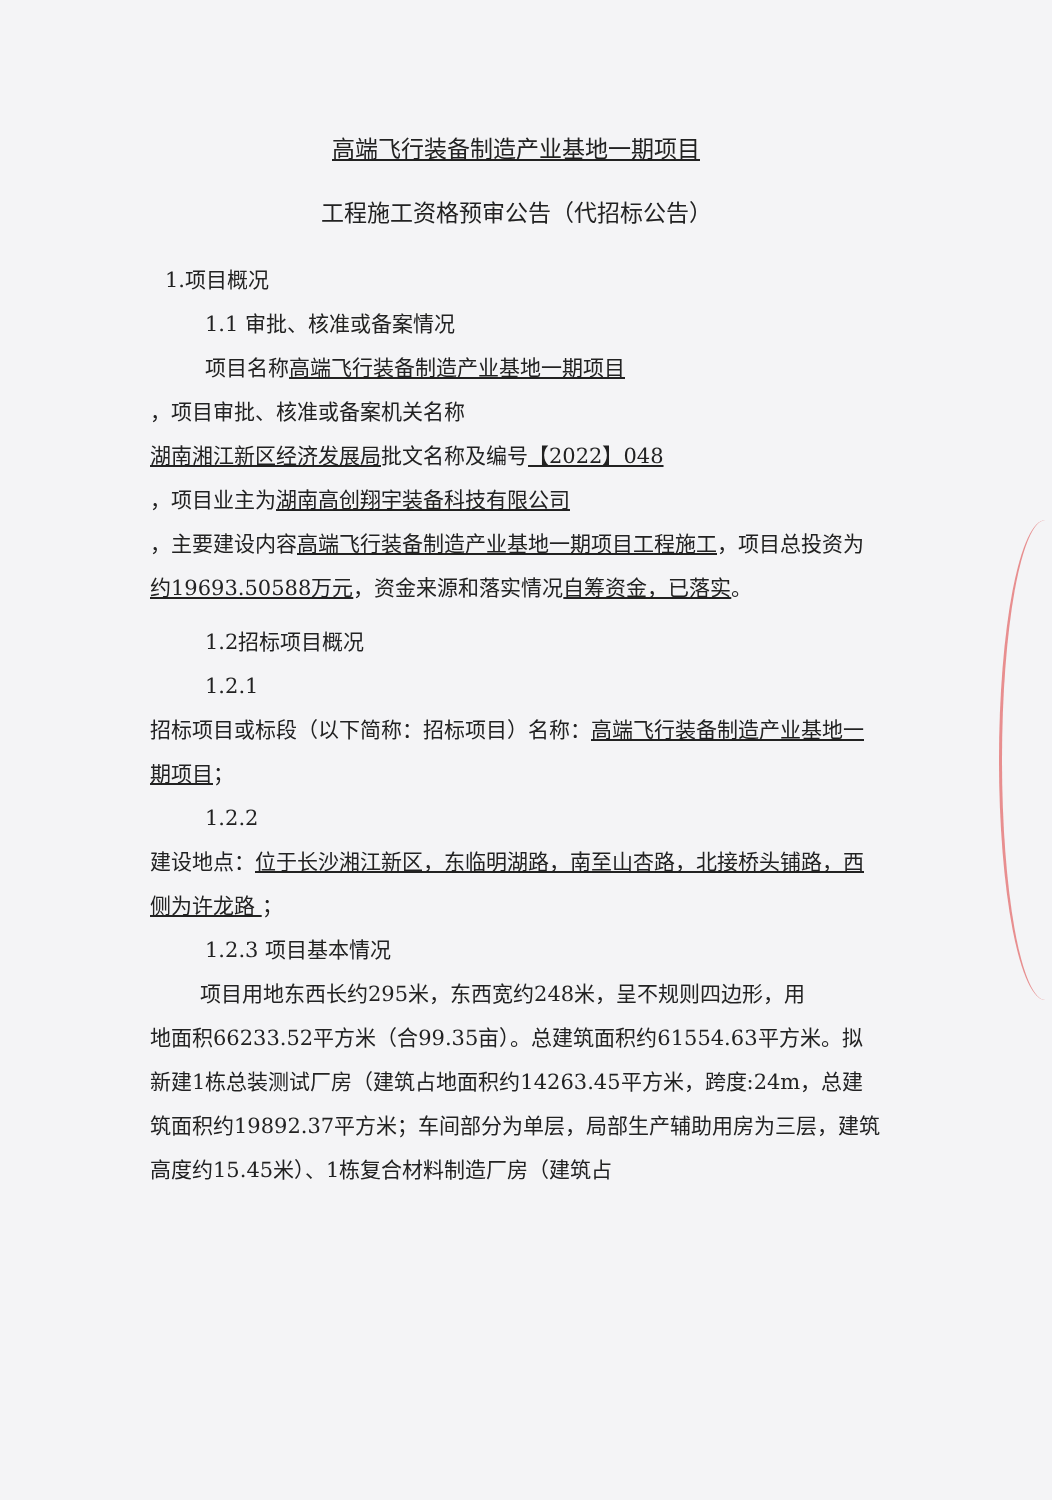高端飞行装备制造产业基地一期项目
工程施工资格预审公告（代招标公告）
1.项目概况
1.1 审批、核准或备案情况
项目名称高端飞行装备制造产业基地一期项目
，项目审批、核准或备案机关名称
湖南湘江新区经济发展局批文名称及编号【2022】048
，项目业主为湖南高创翔宇装备科技有限公司
，主要建设内容高端飞行装备制造产业基地一期项目工程施工，项目总投资为约19693.50588万元，资金来源和落实情况自筹资金，已落实。
1.2招标项目概况
1.2.1
招标项目或标段（以下简称：招标项目）名称：高端飞行装备制造产业基地一期项目；
1.2.2
建设地点：位于长沙湘江新区，东临明湖路，南至山杏路，北接桥头铺路，西侧为许龙路 ；
1.2.3 项目基本情况
项目用地东西长约295米，东西宽约248米，呈不规则四边形，用
地面积66233.52平方米（合99.35亩）。总建筑面积约61554.63平方米。拟新建1栋总装测试厂房（建筑占地面积约14263.45平方米，跨度:24m，总建筑面积约19892.37平方米；车间部分为单层，局部生产辅助用房为三层，建筑高度约15.45米）、1栋复合材料制造厂房（建筑占